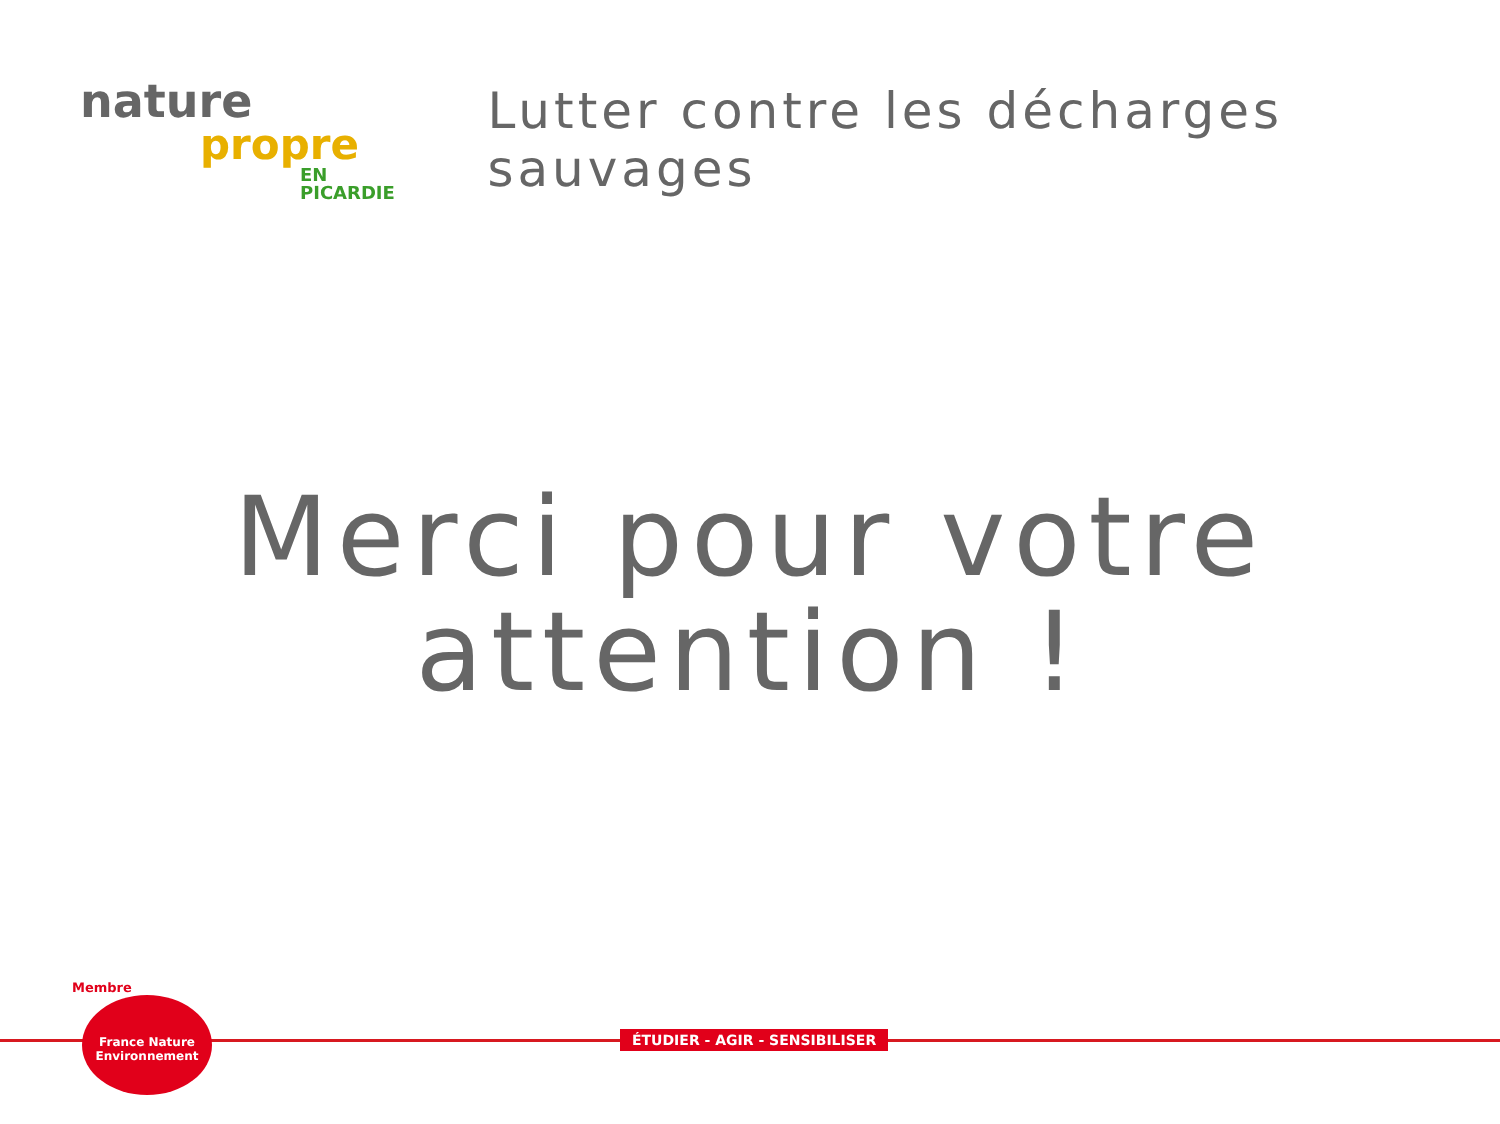nature
propre
EN PICARDIE
Lutter contre les décharges sauvages
Merci pour votre
attention !
Membre
France Nature
Environnement
ÉTUDIER - AGIR - SENSIBILISER